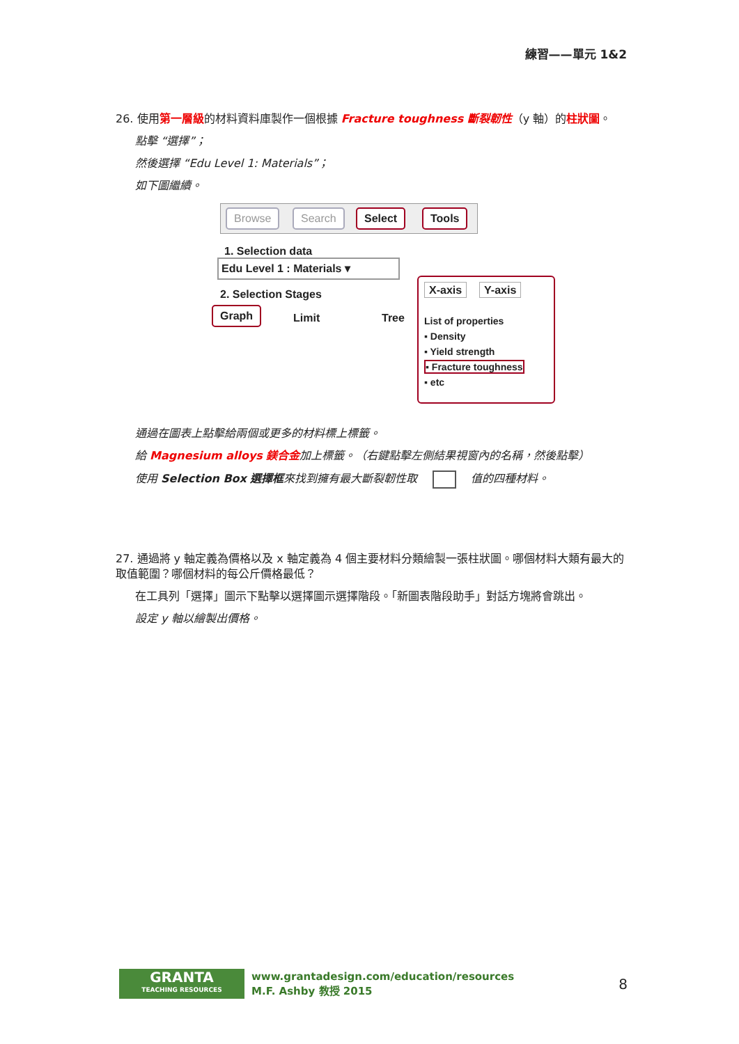練習——單元 1&2
26. 使用第一層級的材料資料庫製作一個根據 Fracture toughness 斷裂韌性（y 軸）的柱狀圖。
點擊 “選擇”；
然後選擇 “Edu Level 1: Materials”；
如下圖繼續。
Browse Search Select Tools
1. Selection data
Edu Level 1 : Materials ▾
2. Selection Stages
Graph Limit Tree
X-axis Y-axis
List of properties
▪ Density
▪ Yield strength
▪ Fracture toughness
▪ etc
通過在圖表上點擊給兩個或更多的材料標上標籤。
給 Magnesium alloys 鎂合金加上標籤。（右鍵點擊左側結果視窗內的名稱，然後點擊）
使用 Selection Box 選擇框來找到擁有最大斷裂韌性取 值的四種材料。
27. 通過將 y 軸定義為價格以及 x 軸定義為 4 個主要材料分類繪製一張柱狀圖。哪個材料大類有最大的取值範圍？哪個材料的每公斤價格最低？
在工具列「選擇」圖示下點擊以選擇圖示選擇階段。「新圖表階段助手」對話方塊將會跳出。
設定 y 軸以繪製出價格。
GRANTA
TEACHING RESOURCES
www.grantadesign.com/education/resources
M.F. Ashby 教授 2015
8